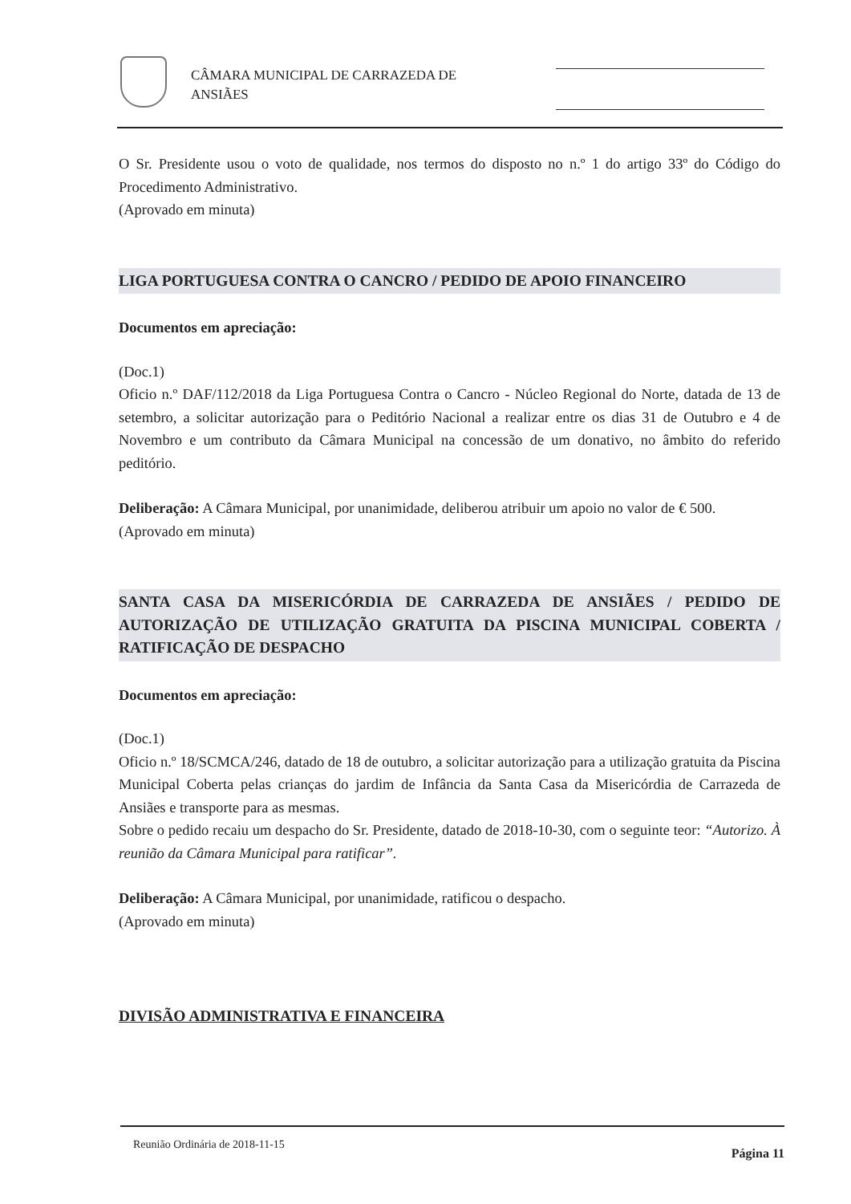CÂMARA MUNICIPAL DE CARRAZEDA DE
ANSIÃES
O Sr. Presidente usou o voto de qualidade, nos termos do disposto no n.º 1 do artigo 33º do Código do Procedimento Administrativo.
(Aprovado em minuta)
LIGA PORTUGUESA CONTRA O CANCRO / PEDIDO DE APOIO FINANCEIRO
Documentos em apreciação:
(Doc.1)
Oficio n.º DAF/112/2018 da Liga Portuguesa Contra o Cancro - Núcleo Regional do Norte, datada de 13 de setembro, a solicitar autorização para o Peditório Nacional a realizar entre os dias 31 de Outubro e 4 de Novembro e um contributo da Câmara Municipal na concessão de um donativo, no âmbito do referido peditório.
Deliberação: A Câmara Municipal, por unanimidade, deliberou atribuir um apoio no valor de € 500.
(Aprovado em minuta)
SANTA CASA DA MISERICÓRDIA DE CARRAZEDA DE ANSIÃES / PEDIDO DE AUTORIZAÇÃO DE UTILIZAÇÃO GRATUITA DA PISCINA MUNICIPAL COBERTA / RATIFICAÇÃO DE DESPACHO
Documentos em apreciação:
(Doc.1)
Oficio n.º 18/SCMCA/246, datado de 18 de outubro, a solicitar autorização para a utilização gratuita da Piscina Municipal Coberta pelas crianças do jardim de Infância da Santa Casa da Misericórdia de Carrazeda de Ansiães e transporte para as mesmas.
Sobre o pedido recaiu um despacho do Sr. Presidente, datado de 2018-10-30, com o seguinte teor: “Autorizo. À reunião da Câmara Municipal para ratificar”.
Deliberação: A Câmara Municipal, por unanimidade, ratificou o despacho.
(Aprovado em minuta)
DIVISÃO ADMINISTRATIVA E FINANCEIRA
Reunião Ordinária de 2018-11-15 Página 11